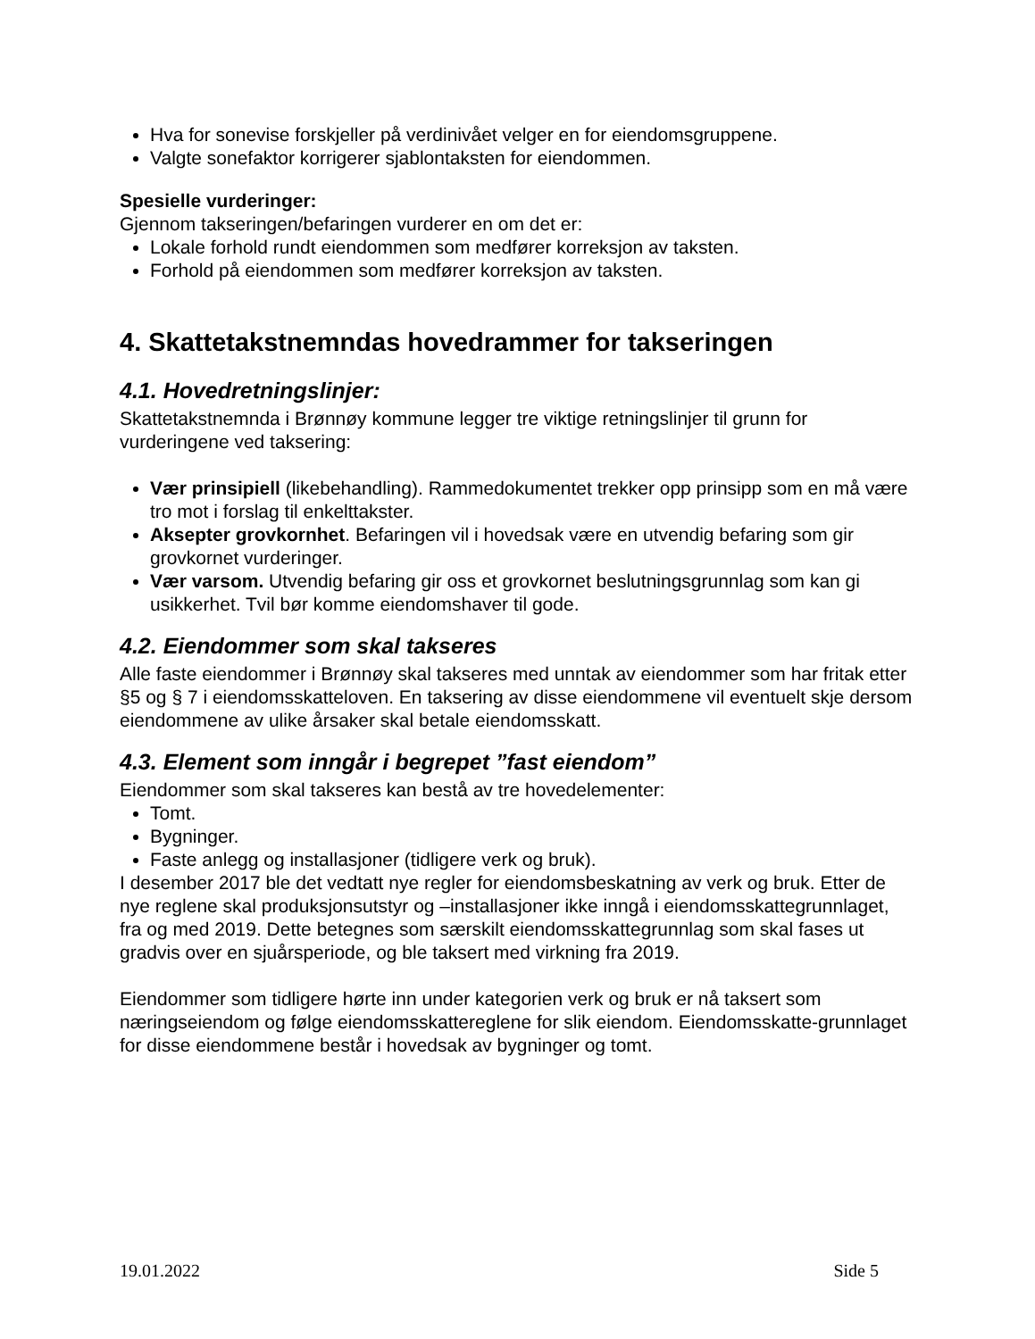Hva for sonevise forskjeller på verdinivået velger en for eiendomsgruppene.
Valgte sonefaktor korrigerer sjablontaksten for eiendommen.
Spesielle vurderinger:
Gjennom takseringen/befaringen vurderer en om det er:
Lokale forhold rundt eiendommen som medfører korreksjon av taksten.
Forhold på eiendommen som medfører korreksjon av taksten.
4. Skattetakstnemndas hovedrammer for takseringen
4.1. Hovedretningslinjer:
Skattetakstnemnda i Brønnøy kommune legger tre viktige retningslinjer til grunn for vurderingene ved taksering:
Vær prinsipiell (likebehandling). Rammedokumentet trekker opp prinsipp som en må være tro mot i forslag til enkelttakster.
Aksepter grovkornhet. Befaringen vil i hovedsak være en utvendig befaring som gir grovkornet vurderinger.
Vær varsom. Utvendig befaring gir oss et grovkornet beslutningsgrunnlag som kan gi usikkerhet. Tvil bør komme eiendomshaver til gode.
4.2. Eiendommer som skal takseres
Alle faste eiendommer i Brønnøy skal takseres med unntak av eiendommer som har fritak etter §5 og § 7 i eiendomsskatteloven. En taksering av disse eiendommene vil eventuelt skje dersom eiendommene av ulike årsaker skal betale eiendomsskatt.
4.3. Element som inngår i begrepet ”fast eiendom”
Eiendommer som skal takseres kan bestå av tre hovedelementer:
Tomt.
Bygninger.
Faste anlegg og installasjoner (tidligere verk og bruk).
I desember 2017 ble det vedtatt nye regler for eiendomsbeskatning av verk og bruk. Etter de nye reglene skal produksjonsutstyr og –installasjoner ikke inngå i eiendomsskattegrunnlaget, fra og med 2019. Dette betegnes som særskilt eiendomsskattegrunnlag som skal fases ut gradvis over en sjuårsperiode, og ble taksert med virkning fra 2019.
Eiendommer som tidligere hørte inn under kategorien verk og bruk er nå taksert som næringseiendom og følge eiendomsskattereglene for slik eiendom. Eiendomsskatte-grunnlaget for disse eiendommene består i hovedsak av bygninger og tomt.
19.01.2022 Side 5